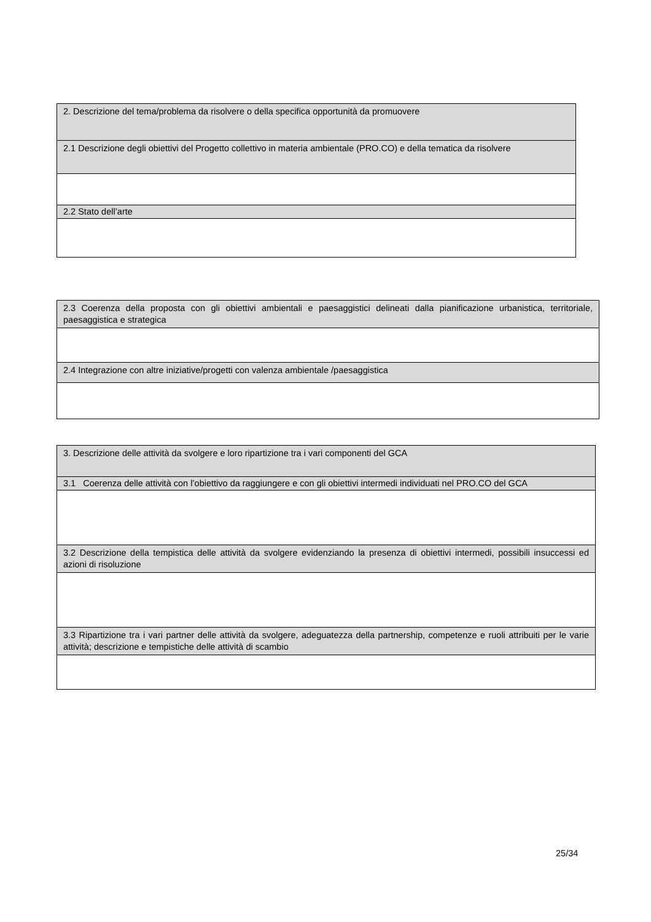| 2. Descrizione del tema/problema da risolvere o della specifica opportunità da promuovere |
| 2.1 Descrizione degli obiettivi del Progetto collettivo in materia ambientale (PRO.CO) e della tematica da risolvere |
| 2.2 Stato dell’arte |
| 2.3 Coerenza della proposta con gli obiettivi ambientali e paesaggistici delineati dalla pianificazione urbanistica, territoriale, paesaggistica e strategica |
| 2.4 Integrazione con altre iniziative/progetti con valenza ambientale /paesaggistica |
| 3. Descrizione delle attività da svolgere e loro ripartizione tra i vari componenti del GCA |
| 3.1 Coerenza delle attività con l’obiettivo da raggiungere e con gli obiettivi intermedi individuati nel PRO.CO del GCA |
| 3.2 Descrizione della tempistica delle attività da svolgere evidenziando la presenza di obiettivi intermedi, possibili insuccessi ed azioni di risoluzione |
| 3.3 Ripartizione tra i vari partner delle attività da svolgere, adeguatezza della partnership, competenze e ruoli attribuiti per le varie attività; descrizione e tempistiche delle attività di scambio |
25/34